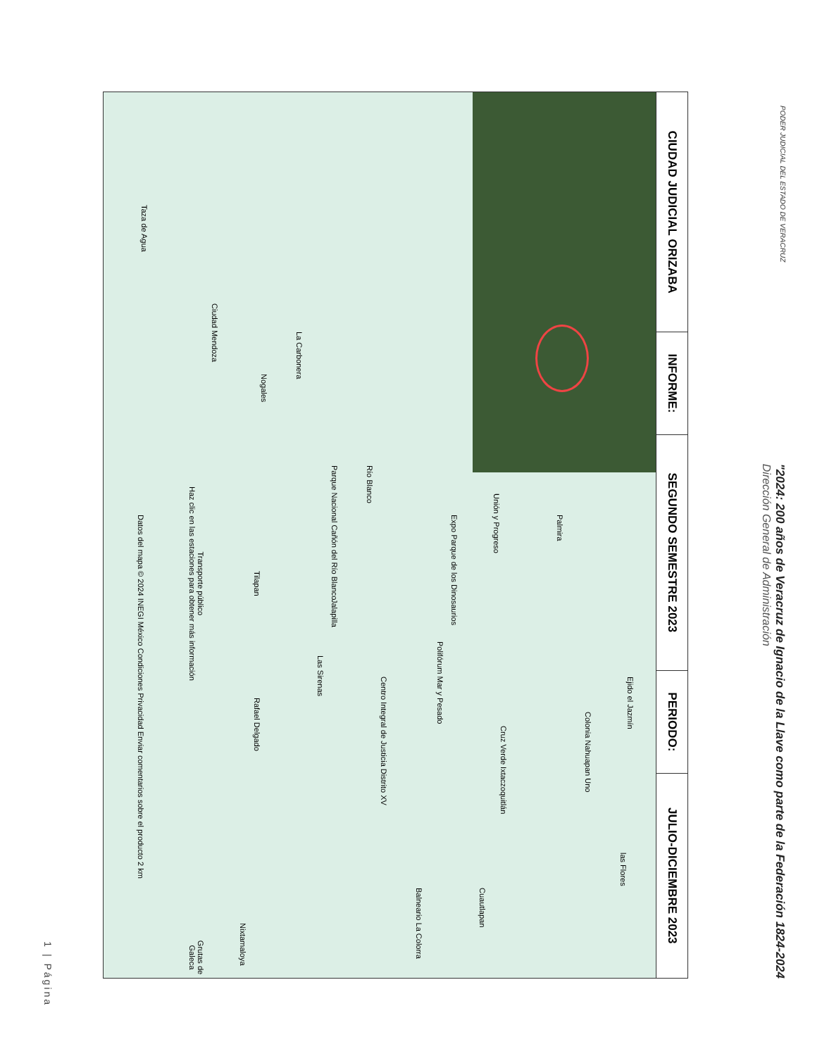PODER JUDICIAL DEL ESTADO DE VERACRUZ
"2024: 200 años de Veracruz de Ignacio de la Llave como parte de la Federación 1824-2024
Dirección General de Administración
| CIUDAD JUDICIAL ORIZABA | INFORME: | SEGUNDO SEMESTRE 2023 | PERIODO: | JULIO-DICIEMBRE 2023 |
| --- | --- | --- | --- | --- |
| Palmira Ejido el Jazmín Colonia Nahuapan Uno las Flores Unión y Progreso Cruz Verde Ixtaczoquitlán Cuautlapan Balneario La Colorra Expo Parque de los Dinosaurios Polifórum Mar y Pesado Centro Integral de Justicia Distrito XV Río Blanco Parque Nacional Cañón del Río Blanco Jalapilla Las Sirenas Rafael Delgado Tilapan Nixtamaloya Grutas de Galeca La Carbonera Nogales Ciudad Mendoza Taza de Agua Transporte público Haz clic en las estaciones para obtener más información Datos del mapa © 2024 INEGI México Condiciones Privacidad Enviar comentarios sobre el producto 2 km | | | | |
1 | Página